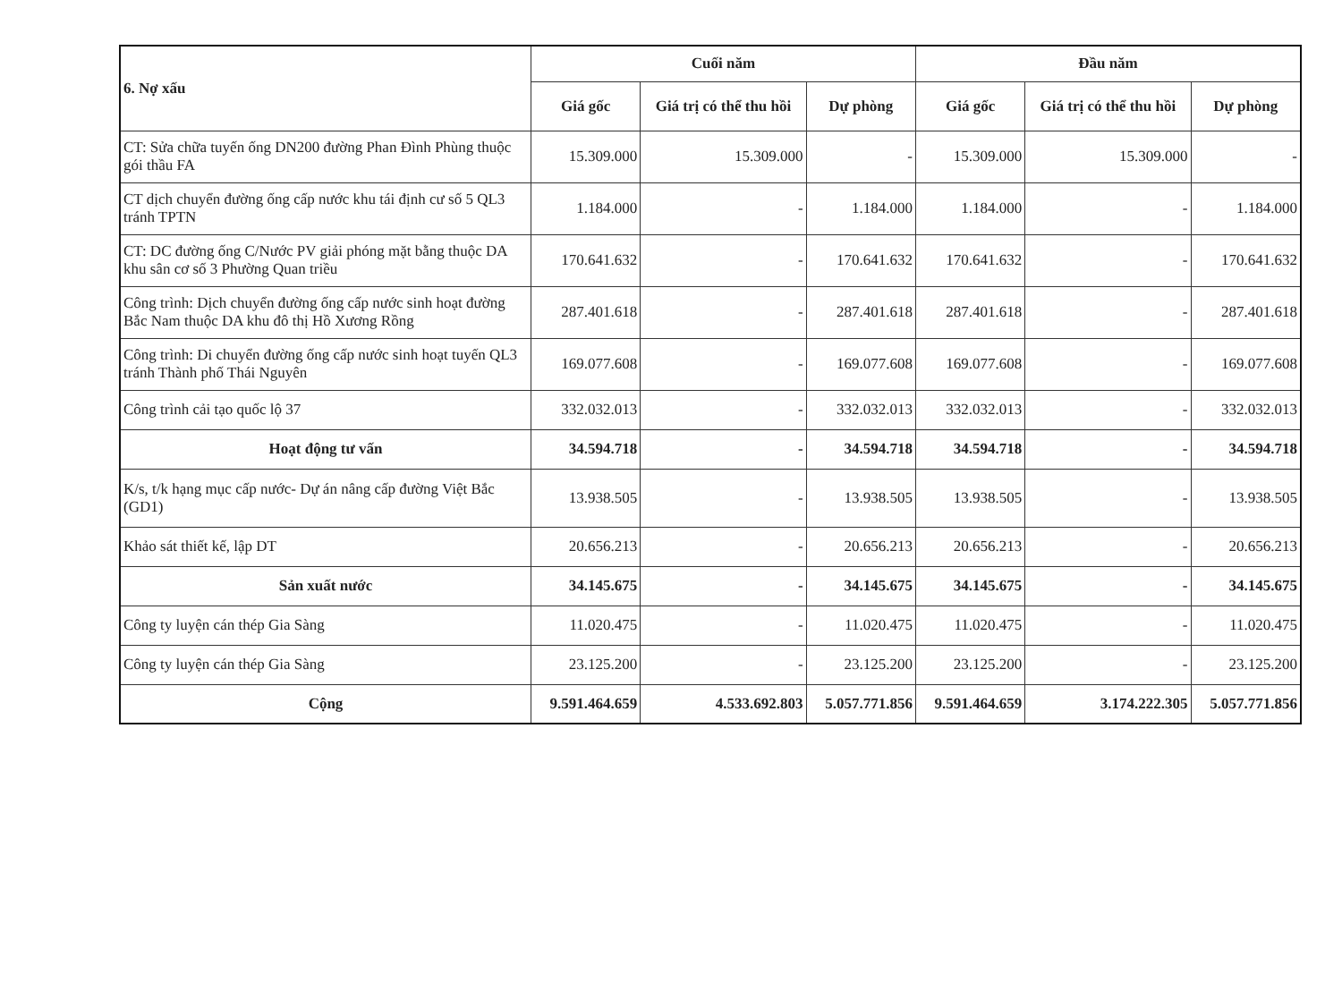| 6. Nợ xấu | Cuối năm | | | Đầu năm | | |
| --- | --- | --- | --- | --- | --- | --- |
| | Giá gốc | Giá trị có thể thu hồi | Dự phòng | Giá gốc | Giá trị có thể thu hồi | Dự phòng |
| CT: Sửa chữa tuyến ống DN200 đường Phan Đình Phùng thuộc gói thầu FA | 15.309.000 | 15.309.000 | - | 15.309.000 | 15.309.000 | - |
| CT dịch chuyển đường ống cấp nước khu tái định cư số 5 QL3 tránh TPTN | 1.184.000 | - | 1.184.000 | 1.184.000 | - | 1.184.000 |
| CT: DC đường ống C/Nước PV giải phóng mặt bằng thuộc DA khu sân cơ số 3 Phường Quan triều | 170.641.632 | - | 170.641.632 | 170.641.632 | - | 170.641.632 |
| Công trình: Dịch chuyển đường ống cấp nước sinh hoạt đường Bắc Nam thuộc DA khu đô thị Hồ Xương Rồng | 287.401.618 | - | 287.401.618 | 287.401.618 | - | 287.401.618 |
| Công trình: Di chuyển đường ống cấp nước sinh hoạt tuyến QL3 tránh Thành phố Thái Nguyên | 169.077.608 | - | 169.077.608 | 169.077.608 | - | 169.077.608 |
| Công trình cải tạo quốc lộ 37 | 332.032.013 | - | 332.032.013 | 332.032.013 | - | 332.032.013 |
| Hoạt động tư vấn | 34.594.718 | - | 34.594.718 | 34.594.718 | - | 34.594.718 |
| K/s, t/k hạng mục cấp nước- Dự án nâng cấp đường Việt Bắc (GD1) | 13.938.505 | - | 13.938.505 | 13.938.505 | - | 13.938.505 |
| Khảo sát thiết kế, lập DT | 20.656.213 | - | 20.656.213 | 20.656.213 | - | 20.656.213 |
| Sản xuất nước | 34.145.675 | - | 34.145.675 | 34.145.675 | - | 34.145.675 |
| Công ty luyện cán thép Gia Sàng | 11.020.475 | - | 11.020.475 | 11.020.475 | - | 11.020.475 |
| Công ty luyện cán thép Gia Sàng | 23.125.200 | - | 23.125.200 | 23.125.200 | - | 23.125.200 |
| Cộng | 9.591.464.659 | 4.533.692.803 | 5.057.771.856 | 9.591.464.659 | 3.174.222.305 | 5.057.771.856 |